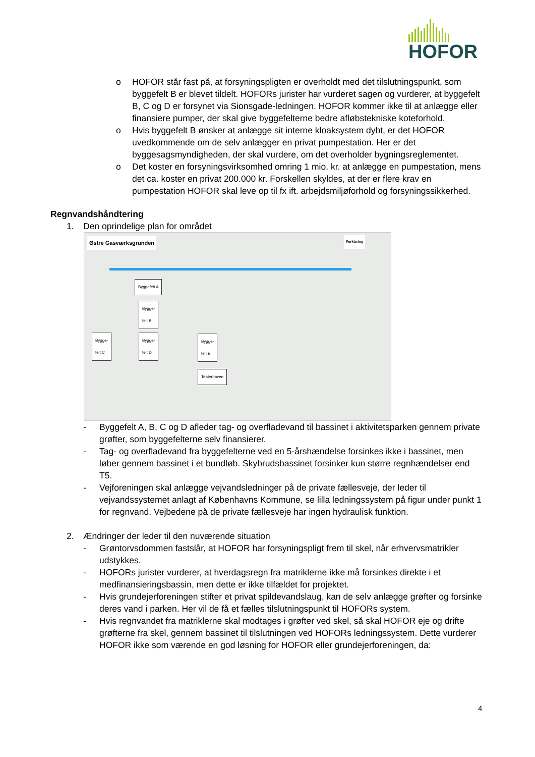HOFOR
o HOFOR står fast på, at forsyningspligten er overholdt med det tilslutningspunkt, som byggefelt B er blevet tildelt. HOFORs jurister har vurderet sagen og vurderer, at byggefelt B, C og D er forsynet via Sionsgade-ledningen. HOFOR kommer ikke til at anlægge eller finansiere pumper, der skal give byggefelterne bedre afløbstekniske koteforhold.
o Hvis byggefelt B ønsker at anlægge sit interne kloaksystem dybt, er det HOFOR uvedkommende om de selv anlægger en privat pumpestation. Her er det byggesagsmyndigheden, der skal vurdere, om det overholder bygningsreglementet.
o Det koster en forsyningsvirksomhed omring 1 mio. kr. at anlægge en pumpestation, mens det ca. koster en privat 200.000 kr. Forskellen skyldes, at der er flere krav en pumpestation HOFOR skal leve op til fx ift. arbejdsmiljøforhold og forsyningssikkerhed.
Regnvandshåndtering
1. Den oprindelige plan for området
Østre Gasværksgrunden
Byggefelt A
Bygge-
felt B
Bygge-
felt C
Bygge-
felt D
Bygge-
felt E
Teaterhaven
Forklaring
- Byggefelt A, B, C og D afleder tag- og overfladevand til bassinet i aktivitetsparken gennem private grøfter, som byggefelterne selv finansierer.
- Tag- og overfladevand fra byggefelterne ved en 5-årshændelse forsinkes ikke i bassinet, men løber gennem bassinet i et bundløb. Skybrudsbassinet forsinker kun større regnhændelser end T5.
- Vejforeningen skal anlægge vejvandsledninger på de private fællesveje, der leder til vejvandssystemet anlagt af Københavns Kommune, se lilla ledningssystem på figur under punkt 1 for regnvand. Vejbedene på de private fællesveje har ingen hydraulisk funktion.
2. Ændringer der leder til den nuværende situation
- Grøntorvsdommen fastslår, at HOFOR har forsyningspligt frem til skel, når erhvervsmatrikler udstykkes.
- HOFORs jurister vurderer, at hverdagsregn fra matriklerne ikke må forsinkes direkte i et medfinansieringsbassin, men dette er ikke tilfældet for projektet.
- Hvis grundejerforeningen stifter et privat spildevandslaug, kan de selv anlægge grøfter og forsinke deres vand i parken. Her vil de få et fælles tilslutningspunkt til HOFORs system.
- Hvis regnvandet fra matriklerne skal modtages i grøfter ved skel, så skal HOFOR eje og drifte grøfterne fra skel, gennem bassinet til tilslutningen ved HOFORs ledningssystem. Dette vurderer HOFOR ikke som værende en god løsning for HOFOR eller grundejerforeningen, da:
4